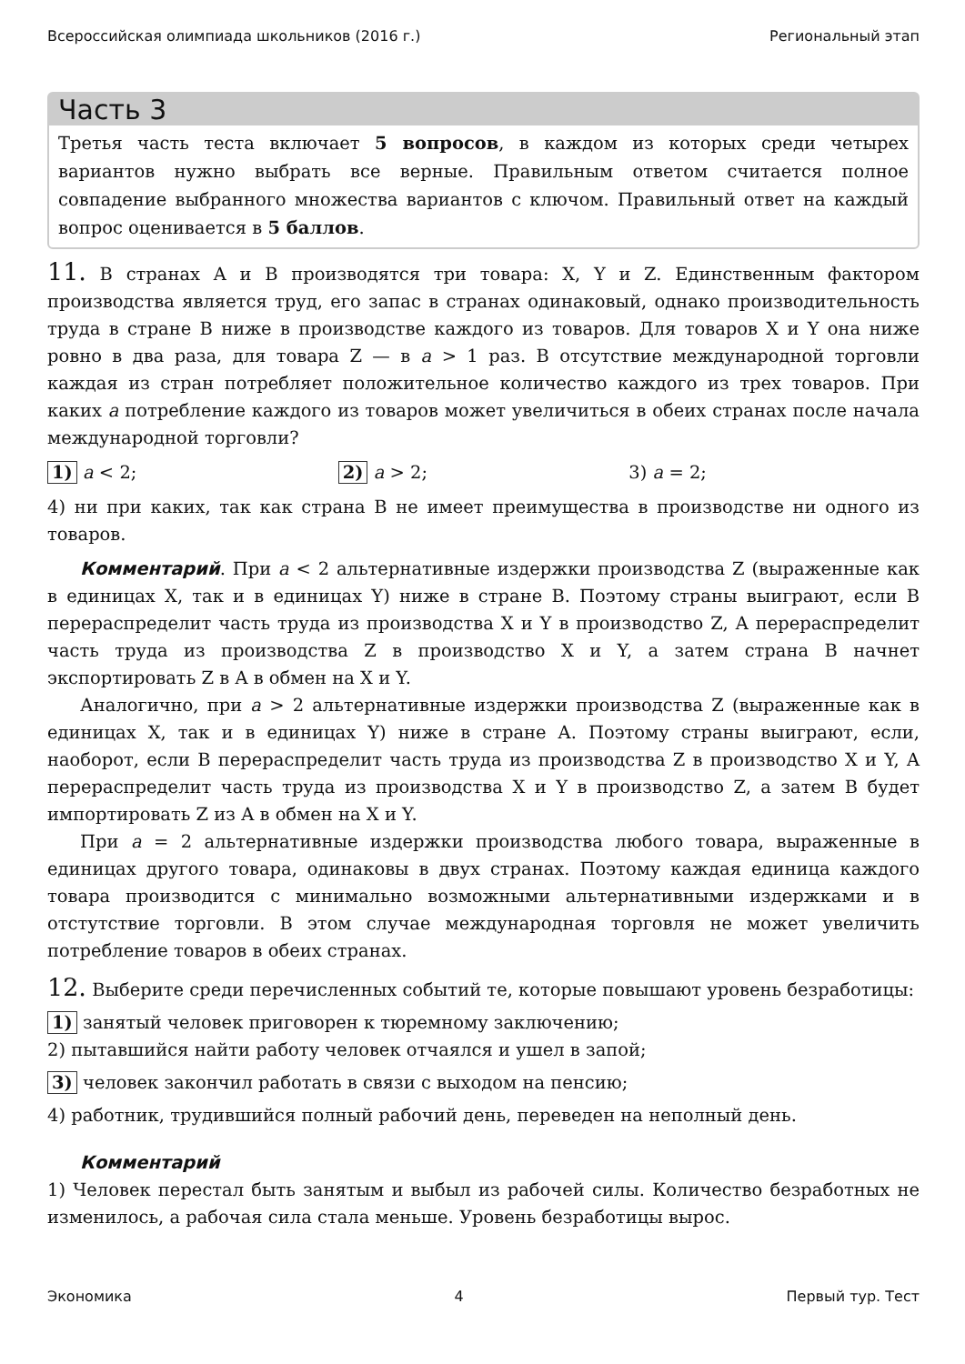Всероссийская олимпиада школьников (2016 г.) Региональный этап
Часть 3
Третья часть теста включает 5 вопросов, в каждом из которых среди четырех вариантов нужно выбрать все верные. Правильным ответом считается полное совпадение выбранного множества вариантов с ключом. Правильный ответ на каждый вопрос оценивается в 5 баллов.
11. В странах A и B производятся три товара: X, Y и Z. Единственным фактором производства является труд, его запас в странах одинаковый, однако производительность труда в стране B ниже в производстве каждого из товаров. Для товаров X и Y она ниже ровно в два раза, для товара Z — в a > 1 раз. В отсутствие международной торговли каждая из стран потребляет положительное количество каждого из трех товаров. При каких a потребление каждого из товаров может увеличиться в обеих странах после начала международной торговли?
1) a < 2; 2) a > 2; 3) a = 2;
4) ни при каких, так как страна B не имеет преимущества в производстве ни одного из товаров.
Комментарий. При a < 2 альтернативные издержки производства Z (выраженные как в единицах X, так и в единицах Y) ниже в стране B. Поэтому страны выиграют, если B перераспределит часть труда из производства X и Y в производство Z, A перераспределит часть труда из производства Z в производство X и Y, а затем страна B начнет экспортировать Z в A в обмен на X и Y.
Аналогично, при a > 2 альтернативные издержки производства Z (выраженные как в единицах X, так и в единицах Y) ниже в стране A. Поэтому страны выиграют, если, наоборот, если B перераспределит часть труда из производства Z в производство X и Y, A перераспределит часть труда из производства X и Y в производство Z, а затем B будет импортировать Z из A в обмен на X и Y.
При a = 2 альтернативные издержки производства любого товара, выраженные в единицах другого товара, одинаковы в двух странах. Поэтому каждая единица каждого товара производится с минимально возможными альтернативными издержками и в отстутствие торговли. В этом случае международная торговля не может увеличить потребление товаров в обеих странах.
12. Выберите среди перечисленных событий те, которые повышают уровень безработицы:
1) занятый человек приговорен к тюремному заключению;
2) пытавшийся найти работу человек отчаялся и ушел в запой;
3) человек закончил работать в связи с выходом на пенсию;
4) работник, трудившийся полный рабочий день, переведен на неполный день.
Комментарий
1) Человек перестал быть занятым и выбыл из рабочей силы. Количество безработных не изменилось, а рабочая сила стала меньше. Уровень безработицы вырос.
Экономика 4 Первый тур. Тест